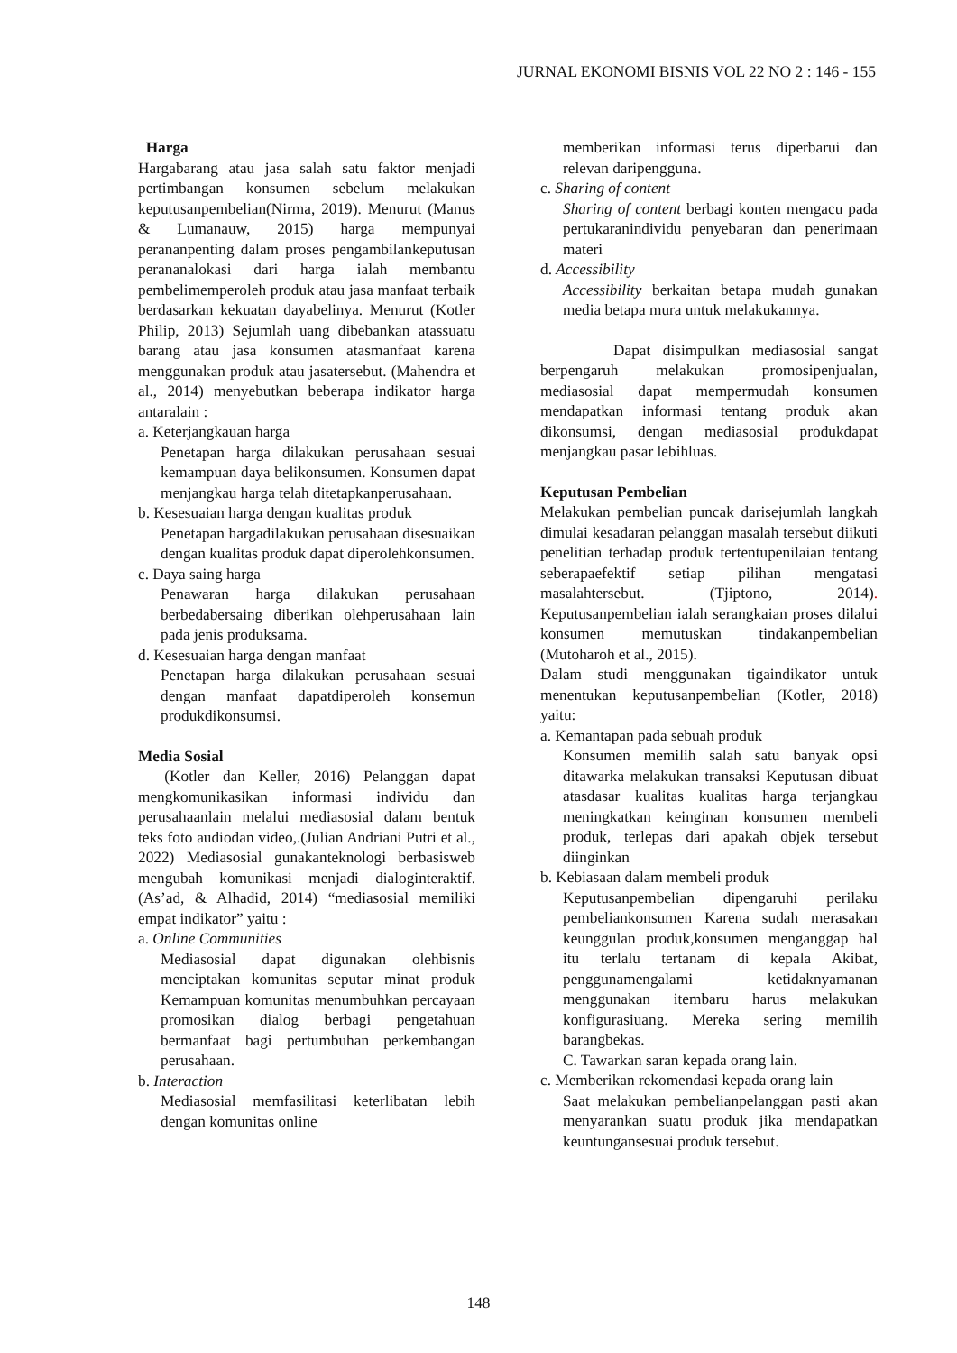JURNAL EKONOMI BISNIS VOL 22 NO 2 : 146 - 155
Harga
Hargabarang atau jasa salah satu faktor menjadi pertimbangan konsumen sebelum melakukan keputusanpembelian(Nirma, 2019). Menurut (Manus & Lumanauw, 2015) harga mempunyai perananpenting dalam proses pengambilankeputusan perananalokasi dari harga ialah membantu pembelimemperoleh produk atau jasa manfaat terbaik berdasarkan kekuatan dayabelinya. Menurut (Kotler Philip, 2013) Sejumlah uang dibebankan atassuatu barang atau jasa konsumen atasmanfaat karena menggunakan produk atau jasatersebut. (Mahendra et al., 2014) menyebutkan beberapa indikator harga antaralain :
a. Keterjangkauan harga
Penetapan harga dilakukan perusahaan sesuai kemampuan daya belikonsumen. Konsumen dapat menjangkau harga telah ditetapkanperusahaan.
b. Kesesuaian harga dengan kualitas produk
Penetapan hargadilakukan perusahaan disesuaikan dengan kualitas produk dapat diperolehkonsumen.
c. Daya saing harga
Penawaran harga dilakukan perusahaan berbedabersaing diberikan olehperusahaan lain pada jenis produksama.
d. Kesesuaian harga dengan manfaat
Penetapan harga dilakukan perusahaan sesuai dengan manfaat dapatdiperoleh konsemun produkdikonsumsi.
Media Sosial
(Kotler dan Keller, 2016) Pelanggan dapat mengkomunikasikan informasi individu dan perusahaanlain melalui mediasosial dalam bentuk teks foto audiodan video,.(Julian Andriani Putri et al., 2022) Mediasosial gunakanteknologi berbasisweb mengubah komunikasi menjadi dialoginteraktif. (As’ad, & Alhadid, 2014) “mediasosial memiliki empat indikator” yaitu :
a. Online Communities
Mediasosial dapat digunakan olehbisnis menciptakan komunitas seputar minat produk Kemampuan komunitas menumbuhkan percayaan promosikan dialog berbagi pengetahuan bermanfaat bagi pertumbuhan perkembangan perusahaan.
b. Interaction
Mediasosial memfasilitasi keterlibatan lebih dengan komunitas online
memberikan informasi terus diperbarui dan relevan daripengguna.
c. Sharing of content
Sharing of content berbagi konten mengacu pada pertukaranindividu penyebaran dan penerimaan materi
d. Accessibility
Accessibility berkaitan betapa mudah gunakan media betapa mura untuk melakukannya.
Dapat disimpulkan mediasosial sangat berpengaruh melakukan promosipenjualan, mediasosial dapat mempermudah konsumen mendapatkan informasi tentang produk akan dikonsumsi, dengan mediasosial produkdapat menjangkau pasar lebihluas.
Keputusan Pembelian
Melakukan pembelian puncak darisejumlah langkah dimulai kesadaran pelanggan masalah tersebut diikuti penelitian terhadap produk tertentupenilaian tentang seberapaefektif setiap pilihan mengatasi masalahtersebut. (Tjiptono, 2014). Keputusanpembelian ialah serangkaian proses dilalui konsumen memutuskan tindakanpembelian (Mutoharoh et al., 2015).
Dalam studi menggunakan tigaindikator untuk menentukan keputusanpembelian (Kotler, 2018) yaitu:
a. Kemantapan pada sebuah produk
Konsumen memilih salah satu banyak opsi ditawarka melakukan transaksi Keputusan dibuat atasdasar kualitas kualitas harga terjangkau meningkatkan keinginan konsumen membeli produk, terlepas dari apakah objek tersebut diinginkan
b. Kebiasaan dalam membeli produk
Keputusanpembelian dipengaruhi perilaku pembeliankonsumen Karena sudah merasakan keunggulan produk,konsumen menganggap hal itu terlalu tertanam di kepala Akibat, penggunamengalami ketidaknyamanan menggunakan itembaru harus melakukan konfigurasiuang. Mereka sering memilih barangbekas.
C. Tawarkan saran kepada orang lain.
c. Memberikan rekomendasi kepada orang lain
Saat melakukan pembelianpelanggan pasti akan menyarankan suatu produk jika mendapatkan keuntungansesuai produk tersebut.
148